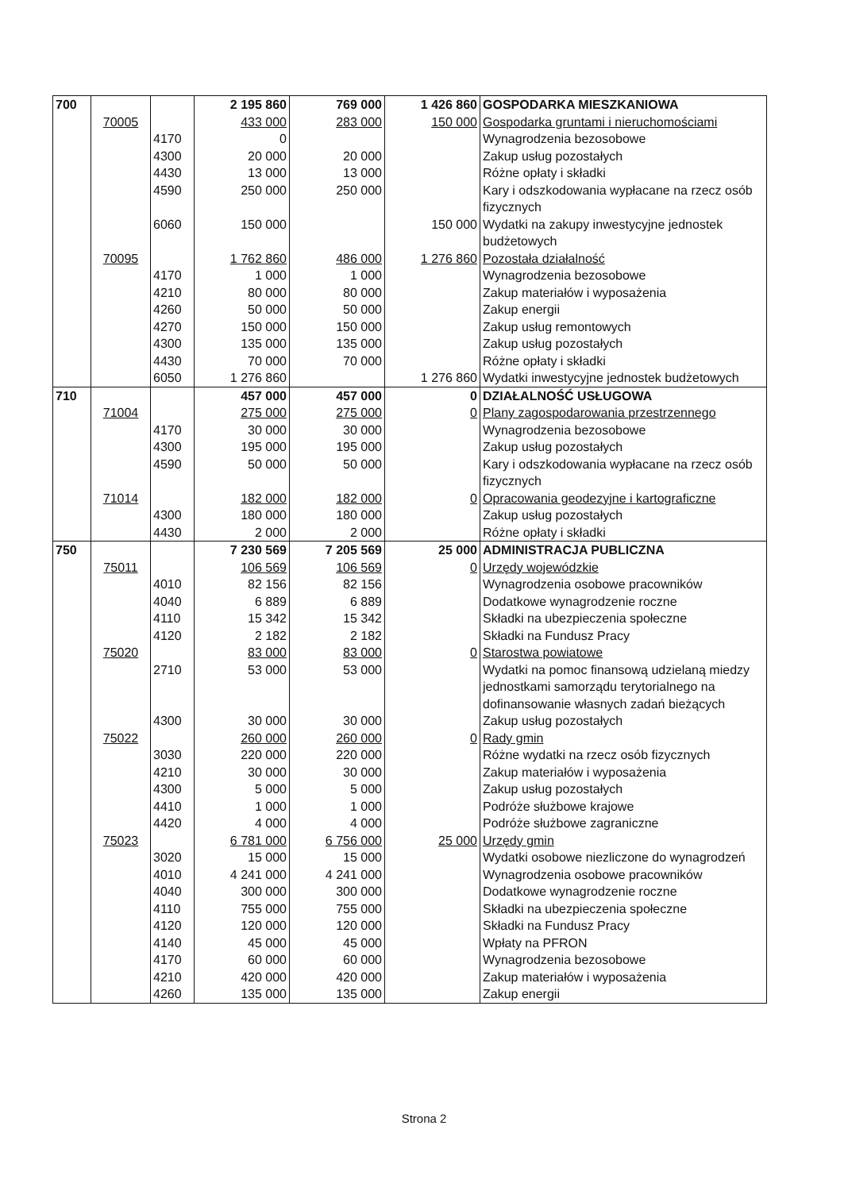| 700 | | | 2 195 860 | 769 000 | 1 426 860 | GOSPODARKA MIESZKANIOWA |
| | 70005 | | 433 000 | 283 000 | 150 000 | Gospodarka gruntami i nieruchomościami |
| | | 4170 | 0 | | | Wynagrodzenia bezosobowe |
| | | 4300 | 20 000 | 20 000 | | Zakup usług pozostałych |
| | | 4430 | 13 000 | 13 000 | | Różne opłaty i składki |
| | | 4590 | 250 000 | 250 000 | | Kary i odszkodowania wypłacane na rzecz osób fizycznych |
| | | 6060 | 150 000 | | 150 000 | Wydatki na zakupy inwestycyjne jednostek budżetowych |
| | 70095 | | 1 762 860 | 486 000 | 1 276 860 | Pozostała działalność |
| | | 4170 | 1 000 | 1 000 | | Wynagrodzenia bezosobowe |
| | | 4210 | 80 000 | 80 000 | | Zakup materiałów i wyposażenia |
| | | 4260 | 50 000 | 50 000 | | Zakup energii |
| | | 4270 | 150 000 | 150 000 | | Zakup usług remontowych |
| | | 4300 | 135 000 | 135 000 | | Zakup usług pozostałych |
| | | 4430 | 70 000 | 70 000 | | Różne opłaty i składki |
| | | 6050 | 1 276 860 | | 1 276 860 | Wydatki inwestycyjne jednostek budżetowych |
| 710 | | | 457 000 | 457 000 | 0 | DZIAŁALNOŚĆ USŁUGOWA |
| | 71004 | | 275 000 | 275 000 | 0 | Plany zagospodarowania przestrzennego |
| | | 4170 | 30 000 | 30 000 | | Wynagrodzenia bezosobowe |
| | | 4300 | 195 000 | 195 000 | | Zakup usług pozostałych |
| | | 4590 | 50 000 | 50 000 | | Kary i odszkodowania wypłacane na rzecz osób fizycznych |
| | 71014 | | 182 000 | 182 000 | 0 | Opracowania geodezyjne i kartograficzne |
| | | 4300 | 180 000 | 180 000 | | Zakup usług pozostałych |
| | | 4430 | 2 000 | 2 000 | | Różne opłaty i składki |
| 750 | | | 7 230 569 | 7 205 569 | 25 000 | ADMINISTRACJA PUBLICZNA |
| | 75011 | | 106 569 | 106 569 | 0 | Urzędy wojewódzkie |
| | | 4010 | 82 156 | 82 156 | | Wynagrodzenia osobowe pracowników |
| | | 4040 | 6 889 | 6 889 | | Dodatkowe wynagrodzenie roczne |
| | | 4110 | 15 342 | 15 342 | | Składki na ubezpieczenia społeczne |
| | | 4120 | 2 182 | 2 182 | | Składki na Fundusz Pracy |
| | 75020 | | 83 000 | 83 000 | 0 | Starostwa powiatowe |
| | | 2710 | 53 000 | 53 000 | | Wydatki na pomoc finansową udzielaną miedzy jednostkami samorządu terytorialnego na dofinansowanie własnych zadań bieżących |
| | | 4300 | 30 000 | 30 000 | | Zakup usług pozostałych |
| | 75022 | | 260 000 | 260 000 | 0 | Rady gmin |
| | | 3030 | 220 000 | 220 000 | | Różne wydatki na rzecz osób fizycznych |
| | | 4210 | 30 000 | 30 000 | | Zakup materiałów i wyposażenia |
| | | 4300 | 5 000 | 5 000 | | Zakup usług pozostałych |
| | | 4410 | 1 000 | 1 000 | | Podróże służbowe krajowe |
| | | 4420 | 4 000 | 4 000 | | Podróże służbowe zagraniczne |
| | 75023 | | 6 781 000 | 6 756 000 | 25 000 | Urzędy gmin |
| | | 3020 | 15 000 | 15 000 | | Wydatki osobowe niezliczone do wynagrodzeń |
| | | 4010 | 4 241 000 | 4 241 000 | | Wynagrodzenia osobowe pracowników |
| | | 4040 | 300 000 | 300 000 | | Dodatkowe wynagrodzenie roczne |
| | | 4110 | 755 000 | 755 000 | | Składki na ubezpieczenia społeczne |
| | | 4120 | 120 000 | 120 000 | | Składki na Fundusz Pracy |
| | | 4140 | 45 000 | 45 000 | | Wpłaty na PFRON |
| | | 4170 | 60 000 | 60 000 | | Wynagrodzenia bezosobowe |
| | | 4210 | 420 000 | 420 000 | | Zakup materiałów i wyposażenia |
| | | 4260 | 135 000 | 135 000 | | Zakup energii |
Strona 2